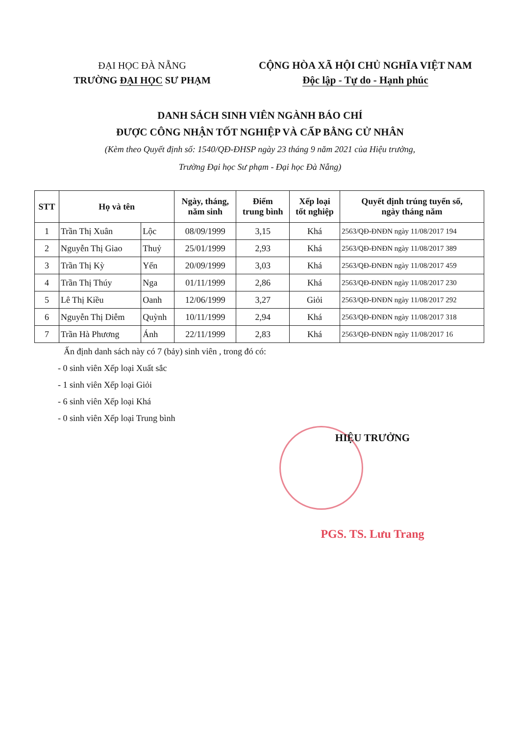ĐẠI HỌC ĐÀ NẴNG
TRƯỜNG ĐẠI HỌC SƯ PHẠM
CỘNG HÒA XÃ HỘI CHỦ NGHĨA VIỆT NAM
Độc lập - Tự do - Hạnh phúc
DANH SÁCH SINH VIÊN NGÀNH BÁO CHÍ
ĐƯỢC CÔNG NHẬN TỐT NGHIỆP VÀ CẤP BẰNG CỬ NHÂN
(Kèm theo Quyết định số: 1540/QĐ-ĐHSP ngày 23 tháng 9 năm 2021 của Hiệu trưởng,
Trường Đại học Sư phạm - Đại học Đà Nẵng)
| STT | Họ và tên | | Ngày, tháng, năm sinh | Điểm trung bình | Xếp loại tốt nghiệp | Quyết định trúng tuyển số, ngày tháng năm |
| --- | --- | --- | --- | --- | --- | --- |
| 1 | Trần Thị Xuân | Lộc | 08/09/1999 | 3,15 | Khá | 2563/QĐ-ĐNĐN ngày 11/08/2017 194 |
| 2 | Nguyễn Thị Giao | Thuỷ | 25/01/1999 | 2,93 | Khá | 2563/QĐ-ĐNĐN ngày 11/08/2017 389 |
| 3 | Trần Thị Kỳ | Yến | 20/09/1999 | 3,03 | Khá | 2563/QĐ-ĐNĐN ngày 11/08/2017 459 |
| 4 | Trần Thị Thúy | Nga | 01/11/1999 | 2,86 | Khá | 2563/QĐ-ĐNĐN ngày 11/08/2017 230 |
| 5 | Lê Thị Kiều | Oanh | 12/06/1999 | 3,27 | Giỏi | 2563/QĐ-ĐNĐN ngày 11/08/2017 292 |
| 6 | Nguyễn Thị Diễm | Quỳnh | 10/11/1999 | 2,94 | Khá | 2563/QĐ-ĐNĐN ngày 11/08/2017 318 |
| 7 | Trần Hà Phương | Ánh | 22/11/1999 | 2,83 | Khá | 2563/QĐ-ĐNĐN ngày 11/08/2017 16 |
Ấn định danh sách này có 7 (bảy) sinh viên , trong đó có:
- 0 sinh viên Xếp loại Xuất sắc
- 1 sinh viên Xếp loại Giỏi
- 6 sinh viên Xếp loại Khá
- 0 sinh viên Xếp loại Trung bình
HIỆU TRƯỞNG
PGS. TS. Lưu Trang